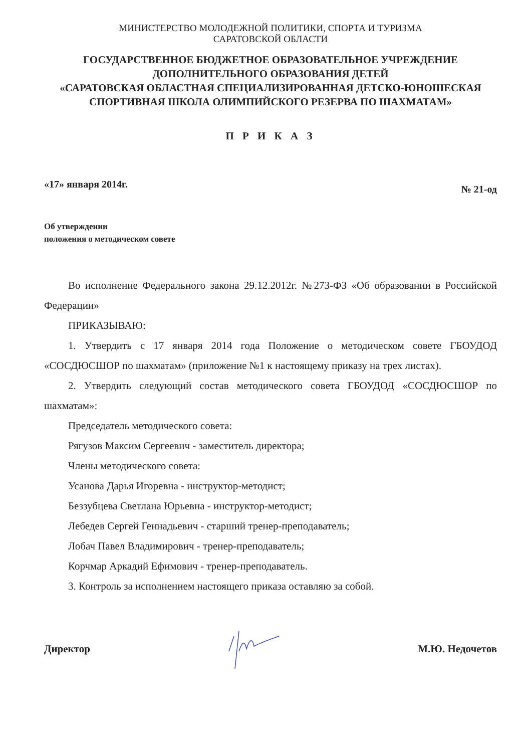МИНИСТЕРСТВО МОЛОДЕЖНОЙ ПОЛИТИКИ, СПОРТА И ТУРИЗМА
САРАТОВСКОЙ ОБЛАСТИ
ГОСУДАРСТВЕННОЕ БЮДЖЕТНОЕ ОБРАЗОВАТЕЛЬНОЕ УЧРЕЖДЕНИЕ ДОПОЛНИТЕЛЬНОГО ОБРАЗОВАНИЯ ДЕТЕЙ
«САРАТОВСКАЯ ОБЛАСТНАЯ СПЕЦИАЛИЗИРОВАННАЯ ДЕТСКО-ЮНОШЕСКАЯ СПОРТИВНАЯ ШКОЛА ОЛИМПИЙСКОГО РЕЗЕРВА ПО ШАХМАТАМ»
П Р И К А З
«17» января 2014г. № 21-од
Об утверждении
положения о методическом совете
Во исполнение Федерального закона 29.12.2012г. №273-ФЗ «Об образовании в Российской Федерации»
ПРИКАЗЫВАЮ:
1. Утвердить с 17 января 2014 года Положение о методическом совете ГБОУДОД «СОСДЮСШОР по шахматам» (приложение №1 к настоящему приказу на трех листах).
2. Утвердить следующий состав методического совета ГБОУДОД «СОСДЮСШОР по шахматам»:
Председатель методического совета:
Рягузов Максим Сергеевич - заместитель директора;
Члены методического совета:
Усанова Дарья Игоревна - инструктор-методист;
Беззубцева Светлана Юрьевна - инструктор-методист;
Лебедев Сергей Геннадьевич - старший тренер-преподаватель;
Лобач Павел Владимирович - тренер-преподаватель;
Корчмар Аркадий Ефимович - тренер-преподаватель.
3. Контроль за исполнением настоящего приказа оставляю за собой.
Директор М.Ю. Недочетов